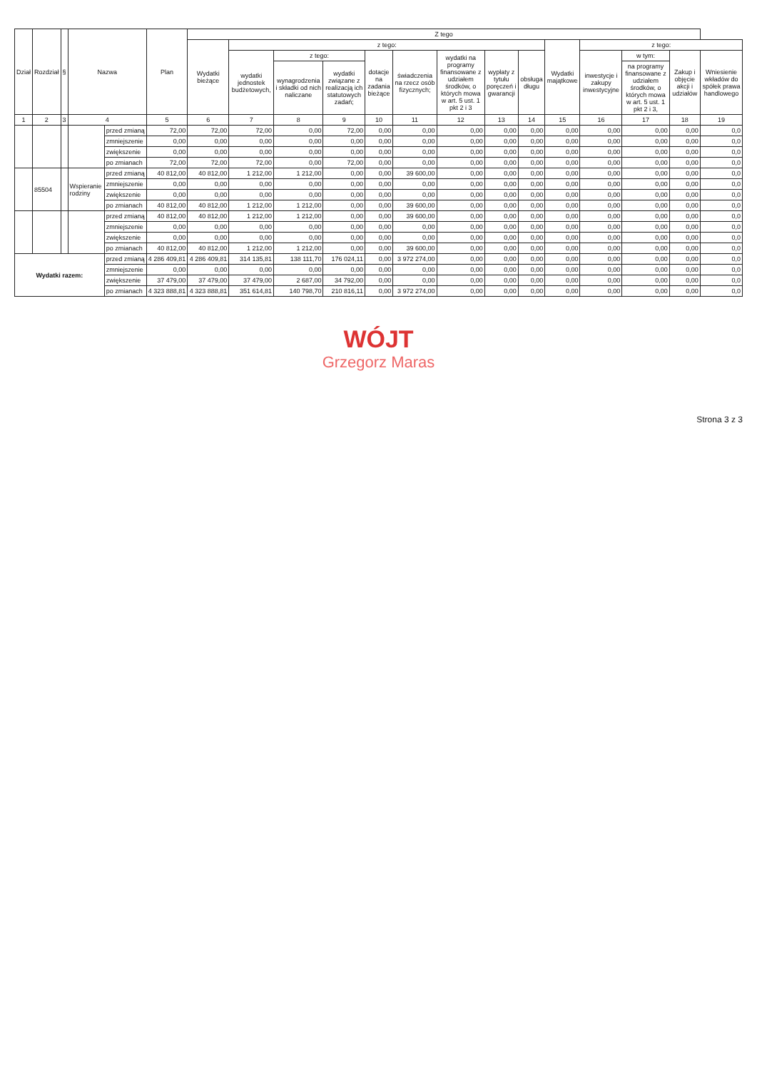| Dział | Rozdział | § | Nazwa | | Plan | Z tego | | | | | | | | | | | | | |
| --- | --- | --- | --- | --- | --- | --- | --- | --- | --- | --- | --- | --- | --- | --- | --- | --- | --- | --- | --- |
| | | | | | | Wydatki bieżące | z tego: | | | | | | | | Wydatki majątkowe | z tego: | | | |
| | | | | | | | wydatki jednostek budżetowych, | z tego: | | dotacje na zadania bieżące | świadczenia na rzecz osób fizycznych; | wydatki na programy finansowane z udziałem środków, o których mowa w art. 5 ust. 1 pkt 2 i 3 | wypłaty z tytułu poręczeń i gwarancji | obsługa długu | | inwestycje i zakupy inwestycyjne | w tym: | Zakup i objęcie akcji i udziałów | Wniesienie wkładów do spółek prawa handlowego |
| | | | | | | | | wynagrodzenia i składki od nich naliczane | wydatki związane z realizacją ich statutowych zadań; | | | | | | | | na programy finansowane z udziałem środków, o których mowa w art. 5 ust. 1 pkt 2 i 3, | | |
| 1 | 2 | 3 | 4 | | 5 | 6 | 7 | 8 | 9 | 10 | 11 | 12 | 13 | 14 | 15 | 16 | 17 | 18 | 19 |
| | | | | przed zmianą | 72,00 | 72,00 | 72,00 | 0,00 | 72,00 | 0,00 | 0,00 | 0,00 | 0,00 | 0,00 | 0,00 | 0,00 | 0,00 | 0,00 | 0,0 |
| | | | | zmniejszenie | 0,00 | 0,00 | 0,00 | 0,00 | 0,00 | 0,00 | 0,00 | 0,00 | 0,00 | 0,00 | 0,00 | 0,00 | 0,00 | 0,00 | 0,0 |
| | | | | zwiększenie | 0,00 | 0,00 | 0,00 | 0,00 | 0,00 | 0,00 | 0,00 | 0,00 | 0,00 | 0,00 | 0,00 | 0,00 | 0,00 | 0,00 | 0,0 |
| | | | | po zmianach | 72,00 | 72,00 | 72,00 | 0,00 | 72,00 | 0,00 | 0,00 | 0,00 | 0,00 | 0,00 | 0,00 | 0,00 | 0,00 | 0,00 | 0,0 |
| | 85504 | | Wspieranie rodziny | przed zmianą | 40 812,00 | 40 812,00 | 1 212,00 | 1 212,00 | 0,00 | 0,00 | 39 600,00 | 0,00 | 0,00 | 0,00 | 0,00 | 0,00 | 0,00 | 0,00 | 0,0 |
| | | | | zmniejszenie | 0,00 | 0,00 | 0,00 | 0,00 | 0,00 | 0,00 | 0,00 | 0,00 | 0,00 | 0,00 | 0,00 | 0,00 | 0,00 | 0,00 | 0,0 |
| | | | | zwiększenie | 0,00 | 0,00 | 0,00 | 0,00 | 0,00 | 0,00 | 0,00 | 0,00 | 0,00 | 0,00 | 0,00 | 0,00 | 0,00 | 0,00 | 0,0 |
| | | | | po zmianach | 40 812,00 | 40 812,00 | 1 212,00 | 1 212,00 | 0,00 | 0,00 | 39 600,00 | 0,00 | 0,00 | 0,00 | 0,00 | 0,00 | 0,00 | 0,00 | 0,0 |
| | | | | przed zmianą | 40 812,00 | 40 812,00 | 1 212,00 | 1 212,00 | 0,00 | 0,00 | 39 600,00 | 0,00 | 0,00 | 0,00 | 0,00 | 0,00 | 0,00 | 0,00 | 0,0 |
| | | | | zmniejszenie | 0,00 | 0,00 | 0,00 | 0,00 | 0,00 | 0,00 | 0,00 | 0,00 | 0,00 | 0,00 | 0,00 | 0,00 | 0,00 | 0,00 | 0,0 |
| | | | | zwiększenie | 0,00 | 0,00 | 0,00 | 0,00 | 0,00 | 0,00 | 0,00 | 0,00 | 0,00 | 0,00 | 0,00 | 0,00 | 0,00 | 0,00 | 0,0 |
| | | | | po zmianach | 40 812,00 | 40 812,00 | 1 212,00 | 1 212,00 | 0,00 | 0,00 | 39 600,00 | 0,00 | 0,00 | 0,00 | 0,00 | 0,00 | 0,00 | 0,00 | 0,0 |
| Wydatki razem: | | | | przed zmianą | 4 286 409,81 | 4 286 409,81 | 314 135,81 | 138 111,70 | 176 024,11 | 0,00 | 3 972 274,00 | 0,00 | 0,00 | 0,00 | 0,00 | 0,00 | 0,00 | 0,00 | 0,0 |
| | | | | zmniejszenie | 0,00 | 0,00 | 0,00 | 0,00 | 0,00 | 0,00 | 0,00 | 0,00 | 0,00 | 0,00 | 0,00 | 0,00 | 0,00 | 0,00 | 0,0 |
| | | | | zwiększenie | 37 479,00 | 37 479,00 | 37 479,00 | 2 687,00 | 34 792,00 | 0,00 | 0,00 | 0,00 | 0,00 | 0,00 | 0,00 | 0,00 | 0,00 | 0,00 | 0,0 |
| | | | | po zmianach | 4 323 888,81 | 4 323 888,81 | 351 614,81 | 140 798,70 | 210 816,11 | 0,00 | 3 972 274,00 | 0,00 | 0,00 | 0,00 | 0,00 | 0,00 | 0,00 | 0,00 | 0,0 |
WÓJT
Grzegorz Maras
Strona 3 z 3